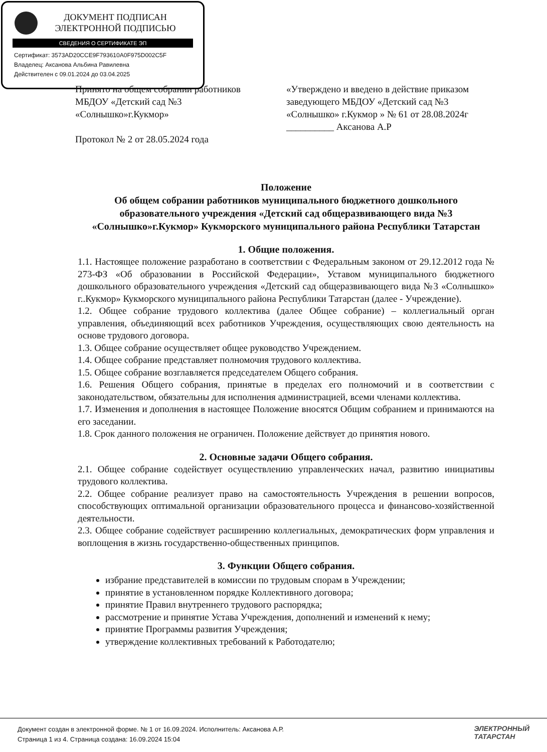ДОКУМЕНТ ПОДПИСАН
ЭЛЕКТРОННОЙ ПОДПИСЬЮ
СВЕДЕНИЯ О СЕРТИФИКАТЕ ЭП
Сертификат: 3573AD20CCE9F793610A0F975D002C5F
Владелец: Аксанова Альбина Равилевна
Действителен с 09.01.2024 до 03.04.2025
Принято на общем собрании работников МБДОУ «Детский сад №3 «Солнышко»г.Кукмор»
Протокол № 2 от 28.05.2024 года
«Утверждено и введено в действие приказом заведующего МБДОУ «Детский сад №3 «Солнышко» г.Кукмор » № 61 от 28.08.2024г
__________ Аксанова А.Р
Положение
Об общем собрании работников муниципального бюджетного дошкольного образовательного учреждения «Детский сад общеразвивающего вида №3 «Солнышко»г.Кукмор» Кукморского муниципального района Республики Татарстан
1. Общие положения.
1.1. Настоящее положение разработано в соответствии с Федеральным законом от 29.12.2012 года № 273-ФЗ «Об образовании в Российской Федерации», Уставом муниципального бюджетного дошкольного образовательного учреждения «Детский сад общеразвивающего вида №3 «Солнышко» г..Кукмор» Кукморского муниципального района Республики Татарстан (далее - Учреждение).
1.2. Общее собрание трудового коллектива (далее Общее собрание) – коллегиальный орган управления, объединяющий всех работников Учреждения, осуществляющих свою деятельность на основе трудового договора.
1.3. Общее собрание осуществляет общее руководство Учреждением.
1.4. Общее собрание представляет полномочия трудового коллектива.
1.5. Общее собрание возглавляется председателем Общего собрания.
1.6. Решения Общего собрания, принятые в пределах его полномочий и в соответствии с законодательством, обязательны для исполнения администрацией, всеми членами коллектива.
1.7. Изменения и дополнения в настоящее Положение вносятся Общим собранием и принимаются на его заседании.
1.8. Срок данного положения не ограничен. Положение действует до принятия нового.
2. Основные задачи Общего собрания.
2.1. Общее собрание содействует осуществлению управленческих начал, развитию инициативы трудового коллектива.
2.2. Общее собрание реализует право на самостоятельность Учреждения в решении вопросов, способствующих оптимальной организации образовательного процесса и финансово-хозяйственной деятельности.
2.3. Общее собрание содействует расширению коллегиальных, демократических форм управления и воплощения в жизнь государственно-общественных принципов.
3. Функции Общего собрания.
избрание представителей в комиссии по трудовым спорам в Учреждении;
принятие в установленном порядке Коллективного договора;
принятие Правил внутреннего трудового распорядка;
рассмотрение и принятие Устава Учреждения, дополнений и изменений к нему;
принятие Программы развития Учреждения;
утверждение коллективных требований к Работодателю;
Документ создан в электронной форме. № 1 от 16.09.2024. Исполнитель: Аксанова А.Р.
Страница 1 из 4. Страница создана: 16.09.2024 15:04
ЭЛЕКТРОННЫЙ
ТАТАРСТАН